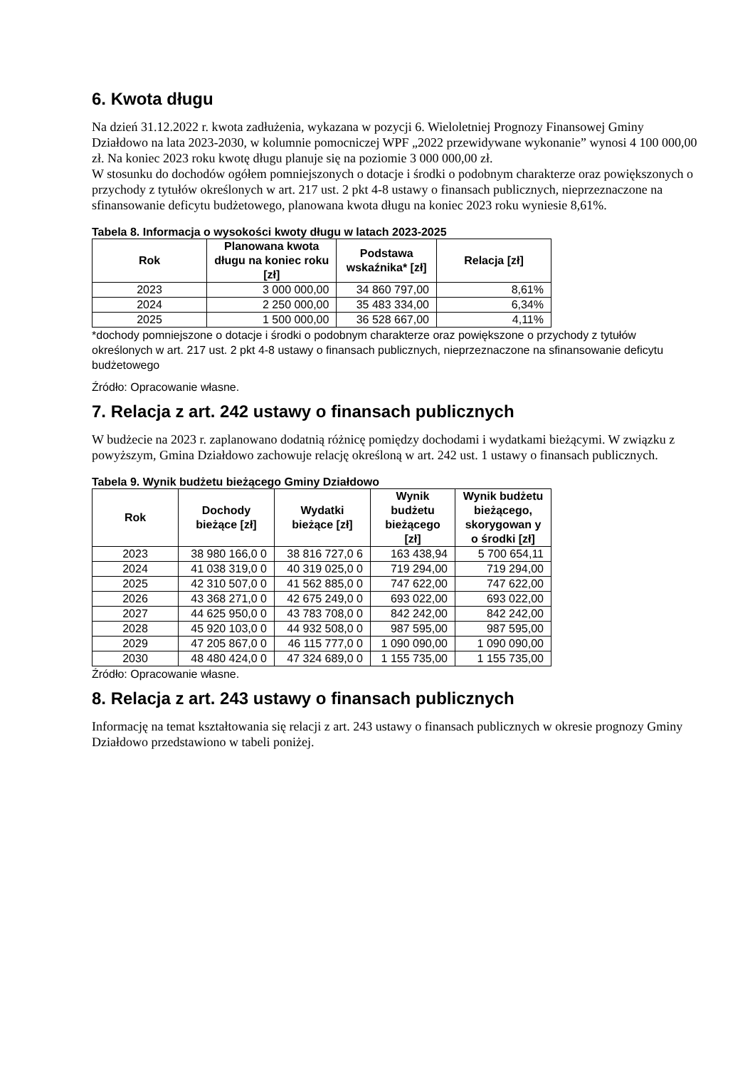6. Kwota długu
Na dzień 31.12.2022 r. kwota zadłużenia, wykazana w pozycji 6. Wieloletniej Prognozy Finansowej Gminy Działdowo na lata 2023-2030, w kolumnie pomocniczej WPF „2022 przewidywane wykonanie” wynosi 4 100 000,00 zł. Na koniec 2023 roku kwotę długu planuje się na poziomie 3 000 000,00 zł.
W stosunku do dochodów ogółem pomniejszonych o dotacje i środki o podobnym charakterze oraz powiększonych o przychody z tytułów określonych w art. 217 ust. 2 pkt 4-8 ustawy o finansach publicznych, nieprzeznaczone na sfinansowanie deficytu budżetowego, planowana kwota długu na koniec 2023 roku wyniesie 8,61%.
Tabela 8. Informacja o wysokości kwoty długu w latach 2023-2025
| Rok | Planowana kwota długu na koniec roku [zł] | Podstawa wskaźnika* [zł] | Relacja [zł] |
| --- | --- | --- | --- |
| 2023 | 3 000 000,00 | 34 860 797,00 | 8,61% |
| 2024 | 2 250 000,00 | 35 483 334,00 | 6,34% |
| 2025 | 1 500 000,00 | 36 528 667,00 | 4,11% |
*dochody pomniejszone o dotacje i środki o podobnym charakterze oraz powiększone o przychody z tytułów określonych w art. 217 ust. 2 pkt 4-8 ustawy o finansach publicznych, nieprzeznaczone na sfinansowanie deficytu budżetowego
Źródło: Opracowanie własne.
7. Relacja z art. 242 ustawy o finansach publicznych
W budżecie na 2023 r. zaplanowano dodatnią różnicę pomiędzy dochodami i wydatkami bieżącymi. W związku z powyższym, Gmina Działdowo zachowuje relację określoną w art. 242 ust. 1 ustawy o finansach publicznych.
Tabela 9. Wynik budżetu bieżącego Gminy Działdowo
| Rok | Dochody bieżące [zł] | Wydatki bieżące [zł] | Wynik budżetu bieżącego [zł] | Wynik budżetu bieżącego, skorygowan y o środki [zł] |
| --- | --- | --- | --- | --- |
| 2023 | 38 980 166,0 0 | 38 816 727,0 6 | 163 438,94 | 5 700 654,11 |
| 2024 | 41 038 319,0 0 | 40 319 025,0 0 | 719 294,00 | 719 294,00 |
| 2025 | 42 310 507,0 0 | 41 562 885,0 0 | 747 622,00 | 747 622,00 |
| 2026 | 43 368 271,0 0 | 42 675 249,0 0 | 693 022,00 | 693 022,00 |
| 2027 | 44 625 950,0 0 | 43 783 708,0 0 | 842 242,00 | 842 242,00 |
| 2028 | 45 920 103,0 0 | 44 932 508,0 0 | 987 595,00 | 987 595,00 |
| 2029 | 47 205 867,0 0 | 46 115 777,0 0 | 1 090 090,00 | 1 090 090,00 |
| 2030 | 48 480 424,0 0 | 47 324 689,0 0 | 1 155 735,00 | 1 155 735,00 |
Źródło: Opracowanie własne.
8. Relacja z art. 243 ustawy o finansach publicznych
Informację na temat kształtowania się relacji z art. 243 ustawy o finansach publicznych w okresie prognozy Gminy Działdowo przedstawiono w tabeli poniżej.